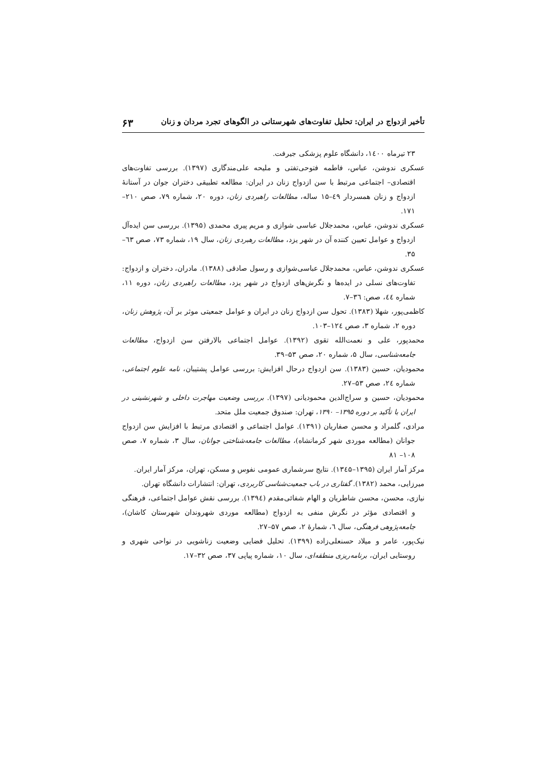تأخیر ازدواج در ایران: تحلیل تفاوت‌های شهرستانی در الگوهای تجرد مردان و زنان ۶۳
۲۳ تیرماه ۱٤۰۰، دانشگاه علوم پزشکی جیرفت.
عسکری ندوشن، عباس، فاطمه فتوحی‌تفتی و ملیحه علی‌مندگاری (۱۳۹۷). بررسی تفاوت‌های اقتصادی– اجتماعی مرتبط با سن ازدواج زنان در ایران: مطالعه تطبیقی دختران جوان در آستانهٔ ازدواج و زنان همسردار ٤۹–۱۵ ساله، مطالعات راهبردی زنان، دوره ۲۰، شماره ۷۹، صص ۲۱۰–۱۷۱.
عسکری ندوشن، عباس، محمدجلال عباسی شوازی و مریم پیری محمدی (۱۳۹۵). بررسی سن ایده‌آل ازدواج و عوامل تعیین کننده آن در شهر یزد، مطالعات رهبردی زنان، سال ۱۹، شماره ۷۳، صص ٦۳– ۳۵.
عسکری ندوشن، عباس، محمدجلال عباسی‌شوازی و رسول صادقی (۱۳۸۸). مادران، دختران و ازدواج: تفاوت‌های نسلی در ایده‌ها و نگرش‌های ازدواج در شهر یزد، مطالعات راهبردی زنان، دوره ۱۱، شماره ٤٤، صص: ۳٦–۷.
کاظمی‌پور، شهلا (۱۳۸۳). تحول سن ازدواج زنان در ایران و عوامل جمعیتی موثر بر آن، پژوهش زنان، دوره ۲، شماره ۳، صص ۱۲٤–۱۰۳.
محمدپور، علی و نعمت‌الله تقوی (۱۳۹۲). عوامل اجتماعی بالارفتن سن ازدواج، مطالعات جامعه‌شناسی، سال ۵، شماره ۲۰، صص ۵۳–۳۹.
محمودیان، حسین (۱۳۸۳). سن ازدواج درحال افزایش: بررسی عوامل پشتیبان، نامه علوم اجتماعی، شماره ۲٤، صص ۵۳–۲۷.
محمودیان، حسین و سراج‌الدین محمودیانی (۱۳۹۷). بررسی وضعیت مهاجرت داخلی و شهرنشینی در ایران با تأکید بر دوره ۱۳۹۵– ۱۳۹۰، تهران: صندوق جمعیت ملل متحد.
مرادی، گلمراد و محسن صفاریان (۱۳۹۱). عوامل اجتماعی و اقتصادی مرتبط با افزایش سن ازدواج جوانان (مطالعه موردی شهر کرمانشاه)، مطالعات جامعه‌شناختی جوانان، سال ۳، شماره ۷، صص ۱۰۸– ۸۱
مرکز آمار ایران (۱۳۹۵–۱۳٤۵). نتایج سرشماری عمومی نفوس و مسکن، تهران، مرکز آمار ایران.
میرزایی، محمد (۱۳۸۲). گفتاری در باب جمعیت‌شناسی کاربردی، تهران: انتشارات دانشگاه تهران.
نیازی، محسن، محسن شاطریان و الهام شفائی‌مقدم (۱۳۹٤). بررسی نقش عوامل اجتماعی، فرهنگی و اقتصادی مؤثر در نگرش منفی به ازدواج (مطالعه موردی شهروندان شهرستان کاشان)، جامعه‌پژوهی فرهنگی، سال ٦، شمارهٔ ۲، صص ۵۷–۲۷.
نیک‌پور، عامر و میلاد حسنعلی‌زاده (۱۳۹۹). تحلیل فضایی وضعیت زناشویی در نواحی شهری و روستایی ایران، برنامه‌ریزی منطقه‌ای، سال ۱۰، شماره پیاپی ۳۷، صص ۳۲–۱۷.